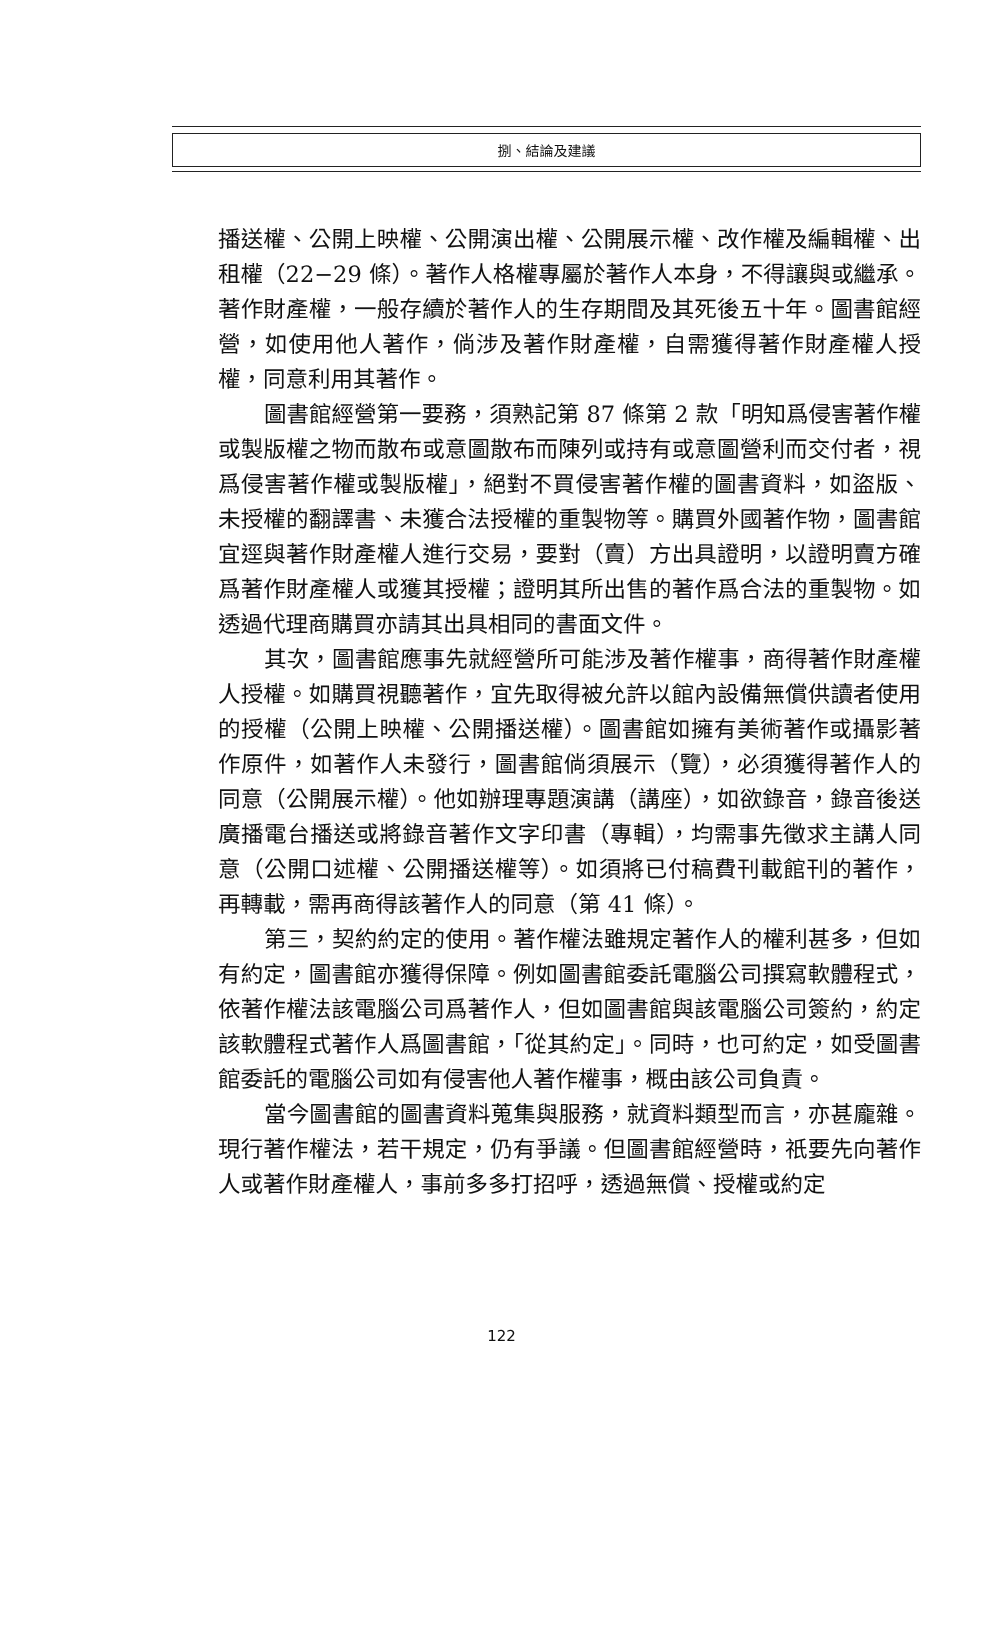捌、結論及建議
播送權、公開上映權、公開演出權、公開展示權、改作權及編輯權、出租權（22−29 條）。著作人格權專屬於著作人本身，不得讓與或繼承。著作財產權，一般存續於著作人的生存期間及其死後五十年。圖書館經營，如使用他人著作，倘涉及著作財產權，自需獲得著作財產權人授權，同意利用其著作。
圖書館經營第一要務，須熟記第 87 條第 2 款「明知爲侵害著作權或製版權之物而散布或意圖散布而陳列或持有或意圖營利而交付者，視爲侵害著作權或製版權」，絕對不買侵害著作權的圖書資料，如盜版、未授權的翻譯書、未獲合法授權的重製物等。購買外國著作物，圖書館宜逕與著作財產權人進行交易，要對（賣）方出具證明，以證明賣方確爲著作財產權人或獲其授權；證明其所出售的著作爲合法的重製物。如透過代理商購買亦請其出具相同的書面文件。
其次，圖書館應事先就經營所可能涉及著作權事，商得著作財產權人授權。如購買視聽著作，宜先取得被允許以館內設備無償供讀者使用的授權（公開上映權、公開播送權）。圖書館如擁有美術著作或攝影著作原件，如著作人未發行，圖書館倘須展示（覽），必須獲得著作人的同意（公開展示權）。他如辦理專題演講（講座），如欲錄音，錄音後送廣播電台播送或將錄音著作文字印書（專輯），均需事先徵求主講人同意（公開口述權、公開播送權等）。如須將已付稿費刊載館刊的著作，再轉載，需再商得該著作人的同意（第 41 條）。
第三，契約約定的使用。著作權法雖規定著作人的權利甚多，但如有約定，圖書館亦獲得保障。例如圖書館委託電腦公司撰寫軟體程式，依著作權法該電腦公司爲著作人，但如圖書館與該電腦公司簽約，約定該軟體程式著作人爲圖書館，「從其約定」。同時，也可約定，如受圖書館委託的電腦公司如有侵害他人著作權事，概由該公司負責。
當今圖書館的圖書資料蒐集與服務，就資料類型而言，亦甚龐雜。現行著作權法，若干規定，仍有爭議。但圖書館經營時，祇要先向著作人或著作財產權人，事前多多打招呼，透過無償、授權或約定
122